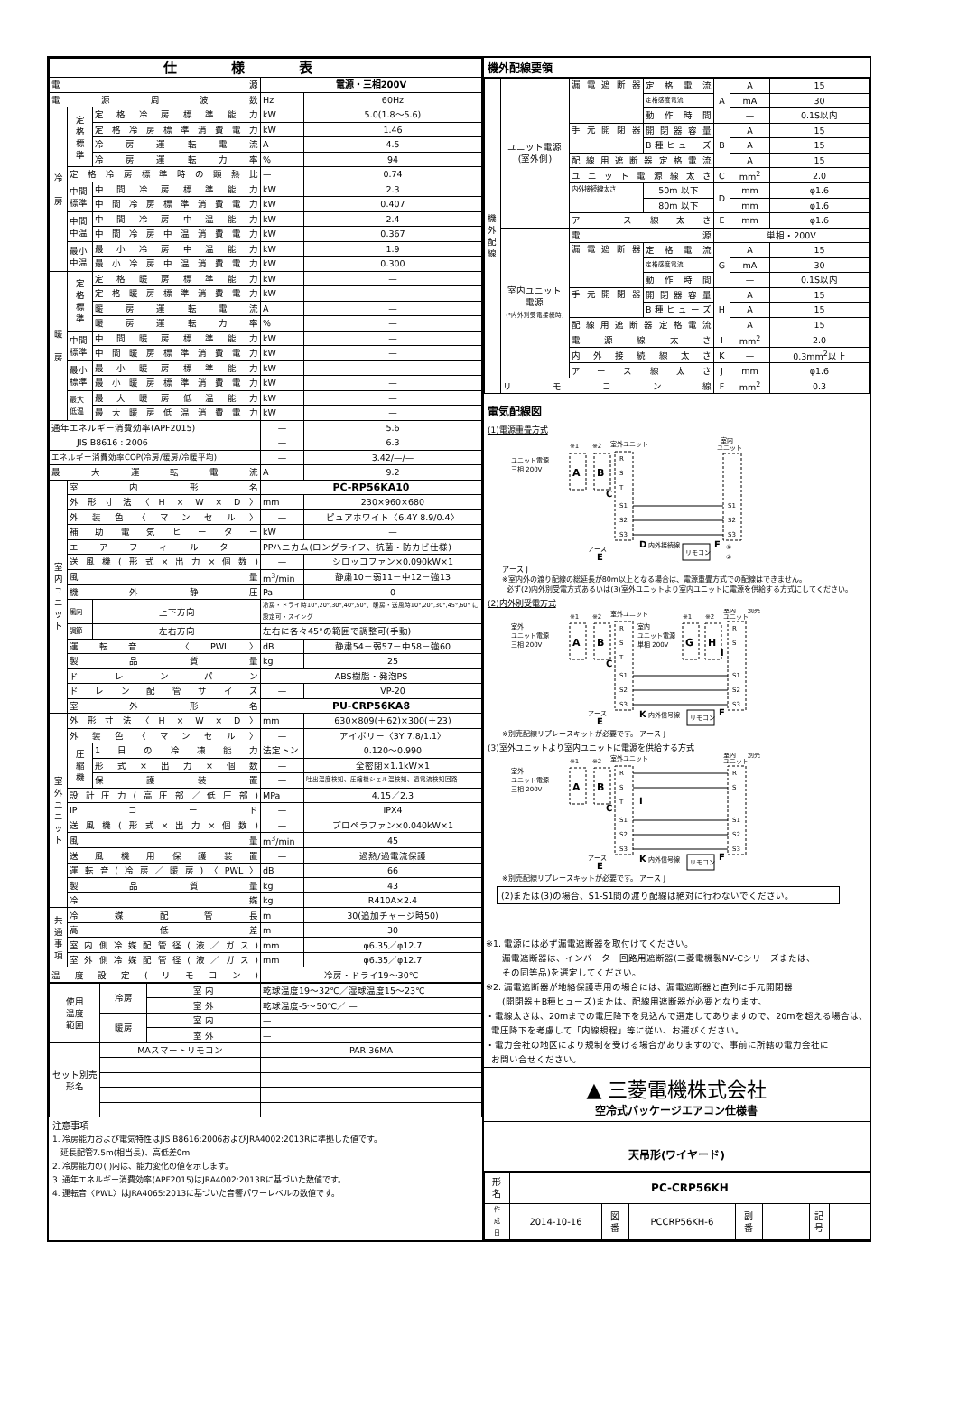| 仕様表 | | | | |
| 電源 | | | 電源・三相200V | |
| 電源周波数 | | | Hz | 60Hz |
| 冷 房 | 定 格 標 準 | 定格冷房標準能力 | kW | 5.0(1.8～5.6) |
| | | 定格冷房標準消費電力 | kW | 1.46 |
| | | 冷房運転電流 | A | 4.5 |
| | | 冷房運転力率 | % | 94 |
| | 定格冷房標準時の顕熱比 | | — | 0.74 |
| | 中間 標準 | 中間冷房標準能力 | kW | 2.3 |
| | | 中間冷房標準消費電力 | kW | 0.407 |
| | 中間 中温 | 中間冷房中温能力 | kW | 2.4 |
| | | 中間冷房中温消費電力 | kW | 0.367 |
| | 最小 中温 | 最小冷房中温能力 | kW | 1.9 |
| | | 最小冷房中温消費電力 | kW | 0.300 |
| 暖 房 | 定 格 標 準 | 定格暖房標準能力 | kW | — |
| | | 定格暖房標準消費電力 | kW | — |
| | | 暖房運転電流 | A | — |
| | | 暖房運転力率 | % | — |
| | 中間 標準 | 中間暖房標準能力 | kW | — |
| | | 中間暖房標準消費電力 | kW | — |
| | 最小 標準 | 最小暖房標準能力 | kW | — |
| | | 最小暖房標準消費電力 | kW | — |
| | 最大 低温 | 最大暖房低温能力 | kW | — |
| | | 最大暖房低温消費電力 | kW | — |
| 通年エネルギー消費効率(APF2015) | | | — | 5.6 |
| JIS B8616 : 2006 | | | — | 6.3 |
| エネルギー消費効率COP(冷房/暖房/冷暖平均) | | | — | 3.42/—/— |
| 最大運転電流 | | | A | 9.2 |
| 室 内 ユ ニ ッ ト | 室内形名 | | PC-RP56KA10 | |
| | 外形寸法〈H × W × D〉 | | mm | 230×960×680 |
| | 外装色〈マンセル〉 | | — | ピュアホワイト〈6.4Y 8.9/0.4〉 |
| | 補助電気ヒーター | | kW | — |
| | エアフィルター | | PPハニカム(ロングライフ、抗菌・防カビ仕様) | |
| | 送風機(形式×出力×個数) | | — | シロッコファン×0.090kW×1 |
| | 風量 | | m<sup>3</sup>/min | 静粛10－弱11－中12－強13 |
| | 機外静圧 | | Pa | 0 |
| | 風向 | 上下方向 | 冷房・ドライ時10°,20°,30°,40°,50°、暖房・送風時10°,20°,30°,45°,60° に設定可・スイング | |
| | 調節 | 左右方向 | 左右に各々45°の範囲で調整可(手動) | |
| | 運転音 〈PWL〉 | | dB | 静粛54－弱57－中58－強60 |
| | 製品質量 | | kg | 25 |
| | ドレンパン | | ABS樹脂・発泡PS | |
| | ドレン配管サイズ | | — | VP-20 |
| | 室外形名 | | PU-CRP56KA8 | |
| 室 外 ユ ニ ッ ト | 外形寸法〈H × W × D〉 | | mm | 630×809(＋62)×300(＋23) |
| | 外装色〈マンセル〉 | | — | アイボリー〈3Y 7.8/1.1〉 |
| | 圧 縮 機 | 1日の冷凍能力 | 法定トン | 0.120～0.990 |
| | | 形式×出力×個数 | — | 全密閉×1.1kW×1 |
| | | 保護装置 | — | 吐出温度検知、圧縮機シェル温検知、過電流検知回路 |
| | 設計圧力(高圧部／低圧部) | | MPa | 4.15／2.3 |
| | IPコード | | — | IPX4 |
| | 送風機(形式×出力×個数) | | — | プロペラファン×0.040kW×1 |
| | 風量 | | m<sup>3</sup>/min | 45 |
| | 送風機用保護装置 | | — | 過熱/過電流保護 |
| | 運転音(冷房／暖房)〈PWL〉 | | dB | 66 |
| | 製品質量 | | kg | 43 |
| | 冷媒 | | kg | R410A×2.4 |
| 共 通 事 項 | 冷媒配管長 | | m | 30(追加チャージ時50) |
| | 高低差 | | m | 30 |
| | 室内側冷媒配管径(液／ガス) | | mm | φ6.35／φ12.7 |
| | 室外側冷媒配管径(液／ガス) | | mm | φ6.35／φ12.7 |
| 温度設定(リモコン) | | | 冷房・ドライ19～30℃ | |
| 使用 温度 範囲 | 冷房 | 室 内 | 乾球温度19～32℃／湿球温度15～23℃ |
| | | 室 外 | 乾球温度-5～50℃／ — |
| | 暖房 | 室 内 | — |
| | | 室 外 | — |
| セット別売 形名 | MAスマートリモコン | | PAR-36MA |
注意事項
1. 冷房能力および電気特性はJIS B8616:2006およびJRA4002:2013Rに準拠した値です。
延長配管7.5m(相当長)、高低差0m
2. 冷房能力の( )内は、能力変化の値を示します。
3. 通年エネルギー消費効率(APF2015)はJRA4002:2013Rに基づいた数値です。
4. 運転音〈PWL〉はJRA4065:2013に基づいた音響パワーレベルの数値です。
機外配線要領
| 機 外 配 線 | ユニット電源 (室外側) | 漏電遮断器 | 定格電流 | A | A | 15 |
| | | | 定格感度電流 | | mA | 30 |
| | | | 動作時間 | | — | 0.1S以内 |
| | | 手元開閉器 | 開閉器容量 | B | A | 15 |
| | | | B種ヒューズ | | A | 15 |
| | | 配線用遮断器定格電流 | | | A | 15 |
| | | ユニット電源線太さ | | C | mm<sup>2</sup> | 2.0 |
| | | 内外接続線太さ | 50m 以下 | D | mm | φ1.6 |
| | | | 80m 以下 | | mm | φ1.6 |
| | | アース線太さ | | E | mm | φ1.6 |
| | 室内ユニット 電源 (*内外別受電接続時) | 電源 | | 単相・200V | | |
| | | 漏電遮断器 | 定格電流 | G | A | 15 |
| | | | 定格感度電流 | | mA | 30 |
| | | | 動作時間 | | — | 0.1S以内 |
| | | 手元開閉器 | 開閉器容量 | H | A | 15 |
| | | | B種ヒューズ | | A | 15 |
| | | 配線用遮断器定格電流 | | | A | 15 |
| | | 電源線太さ | | I | mm<sup>2</sup> | 2.0 |
| | | 内外接続線太さ | | K | — | 0.3mm<sup>2</sup>以上 |
| | | アース線太さ | | J | mm | φ1.6 |
| | リモコン線 | | | F | mm<sup>2</sup> | 0.3 |
電気配線図
(1)電源重畳方式
ユニット電源
三相 200V
A
B
※1
※2
室外ユニット
R
S
T
S1
S2
S3
C
D
内外接続線
アース
E
室内
ユニット
S1
S2
S3
リモコン
F
①
②
アース J
※室内外の渡り配線の総延長が80m以上となる場合は、電源重畳方式での配線はできません。
必ず(2)内外別受電方式あるいは(3)室外ユニットより室内ユニットに電源を供給する方式にしてください。
(2)内外別受電方式
室外
ユニット電源
三相 200V
A
B
※1
※2
室外ユニット
R
S
T
S1
S2
S3
室内
ユニット電源
単相 200V
G
H
※1
※2
室内
ユニット
別売
I
R
S
S1
S2
S3
C
K
内外信号線
アース
E
リモコン
F
※別売配線リプレースキットが必要です。 アース J
(3)室外ユニットより室内ユニットに電源を供給する方式
室外
ユニット電源
三相 200V
A
B
※1
※2
室外ユニット
R
S
T
S1
S2
S3
I
室内
ユニット
別売
R
S
S1
S2
S3
C
K
内外信号線
アース
E
リモコン
F
※別売配線リプレースキットが必要です。 アース J
(2)または(3)の場合、S1-S1間の渡り配線は絶対に行わないでください。
※1. 電源には必ず漏電遮断器を取付けてください。
漏電遮断器は、インバーター回路用遮断器(三菱電機製NV-Cシリーズまたは、
その同等品)を選定してください。
※2. 漏電遮断器が地絡保護専用の場合には、漏電遮断器と直列に手元開閉器
(開閉器＋B種ヒューズ)または、配線用遮断器が必要となります。
・電線太さは、20mまでの電圧降下を見込んで選定してありますので、20mを超える場合は、
電圧降下を考慮して「内線規程」等に従い、お選びください。
・電力会社の地区により規制を受ける場合がありますので、事前に所轄の電力会社に
お問い合せください。
▲ 三菱電機株式会社
空冷式パッケージエアコン仕様書
天吊形(ワイヤード)
| 形 名 | PC-CRP56KH | | | | | | |
| 作 成 日 | 2014-10-16 | 図 番 | PCCRP56KH-6 | 副 番 | | 記 号 | |